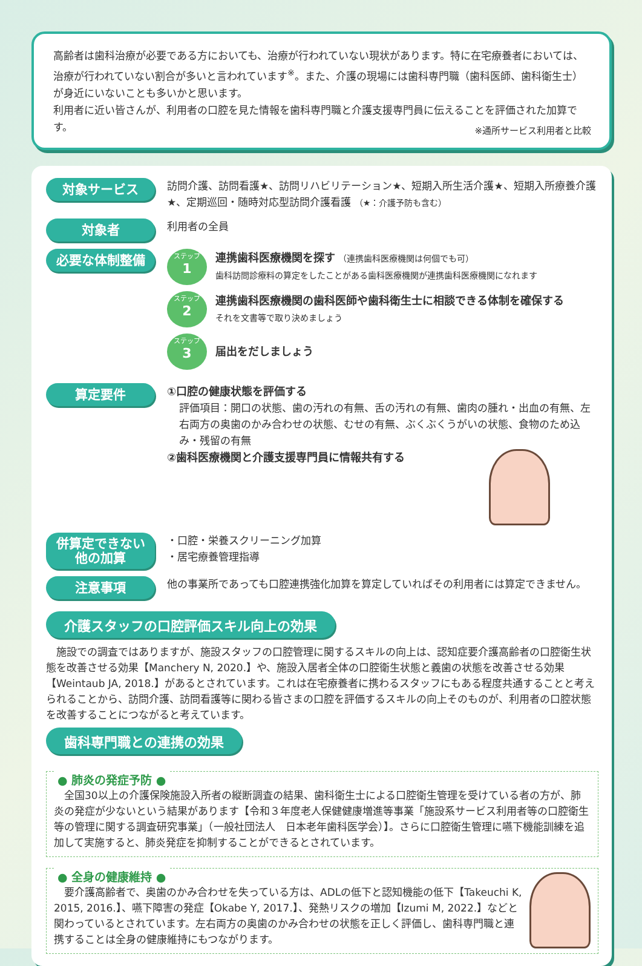高齢者は歯科治療が必要である方においても、治療が行われていない現状があります。特に在宅療養者においては、治療が行われていない割合が多いと言われています<sup>※</sup>。また、介護の現場には歯科専門職（歯科医師、歯科衛生士）が身近にいないことも多いかと思います。
利用者に近い皆さんが、利用者の口腔を見た情報を歯科専門職と介護支援専門員に伝えることを評価された加算です。
※通所サービス利用者と比較
対象サービス
訪問介護、訪問看護★、訪問リハビリテーション★、短期入所生活介護★、短期入所療養介護★、定期巡回・随時対応型訪問介護看護 （★：介護予防も含む）
対象者
利用者の全員
必要な体制整備
ステップ
1
連携歯科医療機関を探す （連携歯科医療機関は何個でも可）
歯科訪問診療料の算定をしたことがある歯科医療機関が連携歯科医療機関になれます
ステップ
2
連携歯科医療機関の歯科医師や歯科衛生士に相談できる体制を確保する
それを文書等で取り決めましょう
ステップ
3
届出をだしましょう
算定要件
①口腔の健康状態を評価する
評価項目：開口の状態、歯の汚れの有無、舌の汚れの有無、歯肉の腫れ・出血の有無、左右両方の奥歯のかみ合わせの状態、むせの有無、ぶくぶくうがいの状態、食物のため込み・残留の有無
②歯科医療機関と介護支援専門員に情報共有する
併算定できない
他の加算
・口腔・栄養スクリーニング加算
・居宅療養管理指導
注意事項
他の事業所であっても口腔連携強化加算を算定していればその利用者には算定できません。
介護スタッフの口腔評価スキル向上の効果
　施設での調査ではありますが、施設スタッフの口腔管理に関するスキルの向上は、認知症要介護高齢者の口腔衛生状態を改善させる効果【Manchery N, 2020.】や、施設入居者全体の口腔衛生状態と義歯の状態を改善させる効果【Weintaub JA, 2018.】があるとされています。これは在宅療養者に携わるスタッフにもある程度共通することと考えられることから、訪問介護、訪問看護等に関わる皆さまの口腔を評価するスキルの向上そのものが、利用者の口腔状態を改善することにつながると考えています。
歯科専門職との連携の効果
● 肺炎の発症予防 ●
　全国30以上の介護保険施設入所者の縦断調査の結果、歯科衛生士による口腔衛生管理を受けている者の方が、肺炎の発症が少ないという結果があります【令和３年度老人保健健康増進等事業「施設系サービス利用者等の口腔衛生等の管理に関する調査研究事業」（一般社団法人　日本老年歯科医学会）】。さらに口腔衛生管理に嚥下機能訓練を追加して実施すると、肺炎発症を抑制することができるとされています。
● 全身の健康維持 ●
　要介護高齢者で、奥歯のかみ合わせを失っている方は、ADLの低下と認知機能の低下【Takeuchi K, 2015, 2016.】、嚥下障害の発症【Okabe Y, 2017.】、発熱リスクの増加【Izumi M, 2022.】などと関わっているとされています。左右両方の奥歯のかみ合わせの状態を正しく評価し、歯科専門職と連携することは全身の健康維持にもつながります。